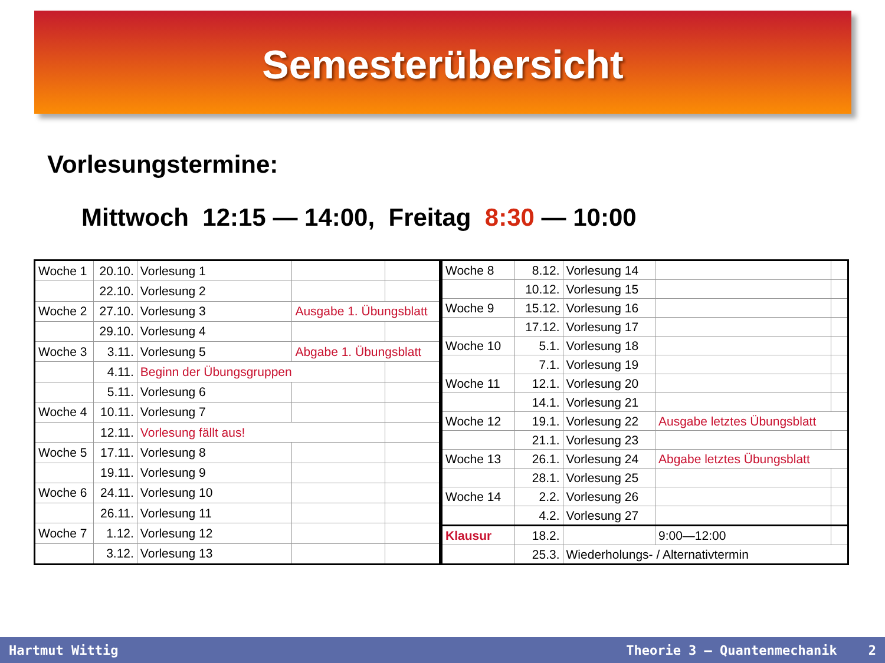Semesterübersicht
Vorlesungstermine:
Mittwoch 12:15 — 14:00, Freitag 8:30 — 10:00
| Woche 1 | 20.10. | Vorlesung 1 | | |
| | 22.10. | Vorlesung 2 | | |
| Woche 2 | 27.10. | Vorlesung 3 | Ausgabe 1. Übungsblatt | |
| | 29.10. | Vorlesung 4 | | |
| Woche 3 | 3.11. | Vorlesung 5 | Abgabe 1. Übungsblatt | |
| | 4.11. | Beginn der Übungsgruppen | | |
| | 5.11. | Vorlesung 6 | | |
| Woche 4 | 10.11. | Vorlesung 7 | | |
| | 12.11. | Vorlesung fällt aus! | | |
| Woche 5 | 17.11. | Vorlesung 8 | | |
| | 19.11. | Vorlesung 9 | | |
| Woche 6 | 24.11. | Vorlesung 10 | | |
| | 26.11. | Vorlesung 11 | | |
| Woche 7 | 1.12. | Vorlesung 12 | | |
| | 3.12. | Vorlesung 13 | | |
| Woche 8 | 8.12. | Vorlesung 14 | | |
| | 10.12. | Vorlesung 15 | | |
| Woche 9 | 15.12. | Vorlesung 16 | | |
| | 17.12. | Vorlesung 17 | | |
| Woche 10 | 5.1. | Vorlesung 18 | | |
| | 7.1. | Vorlesung 19 | | |
| Woche 11 | 12.1. | Vorlesung 20 | | |
| | 14.1. | Vorlesung 21 | | |
| Woche 12 | 19.1. | Vorlesung 22 | Ausgabe letztes Übungsblatt | |
| | 21.1. | Vorlesung 23 | | |
| Woche 13 | 26.1. | Vorlesung 24 | Abgabe letztes Übungsblatt | |
| | 28.1. | Vorlesung 25 | | |
| Woche 14 | 2.2. | Vorlesung 26 | | |
| | 4.2. | Vorlesung 27 | | |
| Klausur | 18.2. | | 9:00—12:00 | |
| | 25.3. | Wiederholungs- / Alternativtermin | | |
Hartmut Wittig Theorie 3 – Quantenmechanik 2